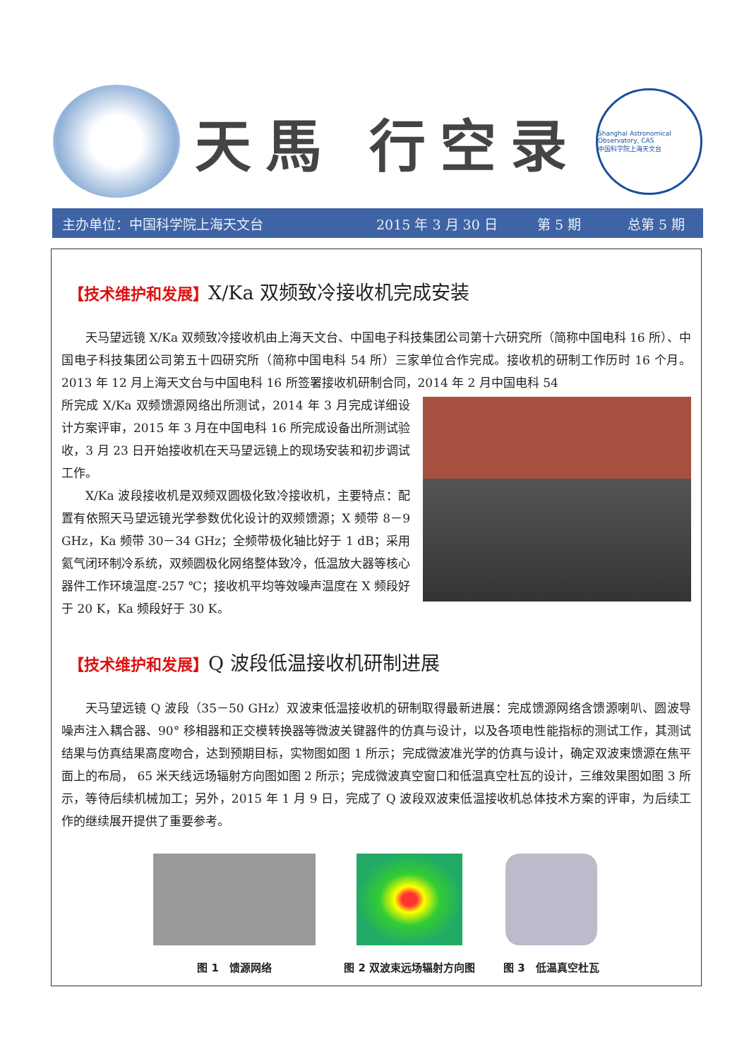天馬 行空录
Shanghai Astronomical Observatory, CAS
中国科学院上海天文台
主办单位：中国科学院上海天文台 2015 年 3 月 30 日 第 5 期 总第 5 期
【技术维护和发展】X/Ka 双频致冷接收机完成安装
天马望远镜 X/Ka 双频致冷接收机由上海天文台、中国电子科技集团公司第十六研究所（简称中国电科 16 所）、中国电子科技集团公司第五十四研究所（简称中国电科 54 所）三家单位合作完成。接收机的研制工作历时 16 个月。2013 年 12 月上海天文台与中国电科 16 所签署接收机研制合同，2014 年 2 月中国电科 54
所完成 X/Ka 双频馈源网络出所测试，2014 年 3 月完成详细设计方案评审，2015 年 3 月在中国电科 16 所完成设备出所测试验收，3 月 23 日开始接收机在天马望远镜上的现场安装和初步调试工作。
X/Ka 波段接收机是双频双圆极化致冷接收机，主要特点：配置有依照天马望远镜光学参数优化设计的双频馈源；X 频带 8－9 GHz，Ka 频带 30－34 GHz；全频带极化轴比好于 1 dB；采用氦气闭环制冷系统，双频圆极化网络整体致冷，低温放大器等核心器件工作环境温度-257 ℃；接收机平均等效噪声温度在 X 频段好于 20 K，Ka 频段好于 30 K。
【技术维护和发展】Q 波段低温接收机研制进展
天马望远镜 Q 波段（35－50 GHz）双波束低温接收机的研制取得最新进展：完成馈源网络含馈源喇叭、圆波导噪声注入耦合器、90° 移相器和正交模转换器等微波关键器件的仿真与设计，以及各项电性能指标的测试工作，其测试结果与仿真结果高度吻合，达到预期目标，实物图如图 1 所示；完成微波准光学的仿真与设计，确定双波束馈源在焦平面上的布局， 65 米天线远场辐射方向图如图 2 所示；完成微波真空窗口和低温真空杜瓦的设计，三维效果图如图 3 所示，等待后续机械加工；另外，2015 年 1 月 9 日，完成了 Q 波段双波束低温接收机总体技术方案的评审，为后续工作的继续展开提供了重要参考。
图 1　馈源网络 图 2 双波束远场辐射方向图 图 3　低温真空杜瓦